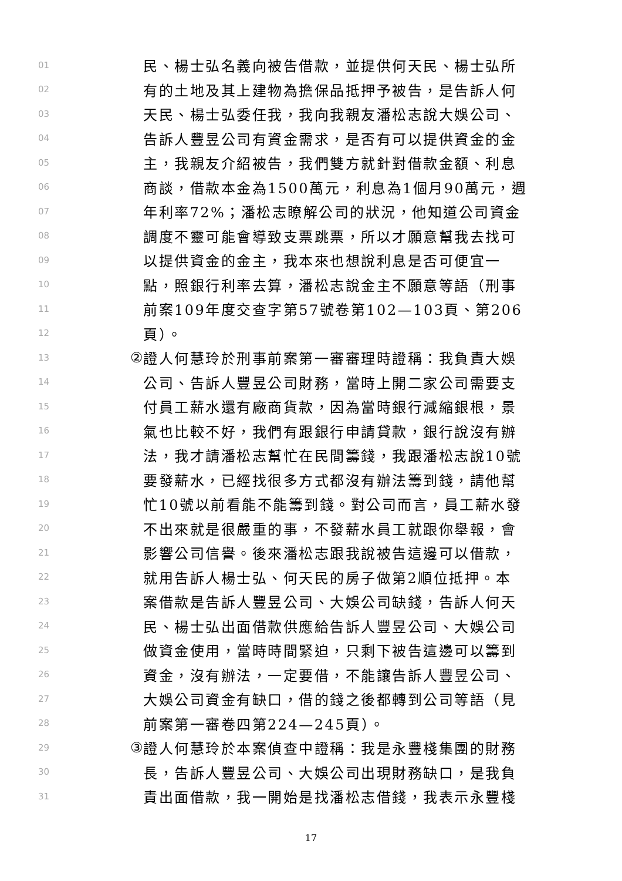01 民、楊士弘名義向被告借款，並提供何天民、楊士弘所
02 有的土地及其上建物為擔保品抵押予被告，是告訴人何
03 天民、楊士弘委任我，我向我親友潘松志說大娛公司、
04 告訴人豐昱公司有資金需求，是否有可以提供資金的金
05 主，我親友介紹被告，我們雙方就針對借款金額、利息
06 商談，借款本金為1500萬元，利息為1個月90萬元，週
07 年利率72%；潘松志瞭解公司的狀況，他知道公司資金
08 調度不靈可能會導致支票跳票，所以才願意幫我去找可
09 以提供資金的金主，我本來也想說利息是否可便宜一
10 點，照銀行利率去算，潘松志說金主不願意等語（刑事
11 前案109年度交查字第57號卷第102—103頁、第206
12 頁）。
13 ② 證人何慧玲於刑事前案第一審審理時證稱：我負責大娛
14 公司、告訴人豐昱公司財務，當時上開二家公司需要支
15 付員工薪水還有廠商貨款，因為當時銀行減縮銀根，景
16 氣也比較不好，我們有跟銀行申請貸款，銀行說沒有辦
17 法，我才請潘松志幫忙在民間籌錢，我跟潘松志說10號
18 要發薪水，已經找很多方式都沒有辦法籌到錢，請他幫
19 忙10號以前看能不能籌到錢。對公司而言，員工薪水發
20 不出來就是很嚴重的事，不發薪水員工就跟你舉報，會
21 影響公司信譽。後來潘松志跟我說被告這邊可以借款，
22 就用告訴人楊士弘、何天民的房子做第2順位抵押。本
23 案借款是告訴人豐昱公司、大娛公司缺錢，告訴人何天
24 民、楊士弘出面借款供應給告訴人豐昱公司、大娛公司
25 做資金使用，當時時間緊迫，只剩下被告這邊可以籌到
26 資金，沒有辦法，一定要借，不能讓告訴人豐昱公司、
27 大娛公司資金有缺口，借的錢之後都轉到公司等語（見
28 前案第一審卷四第224—245頁）。
29 ③ 證人何慧玲於本案偵查中證稱：我是永豐棧集團的財務
30 長，告訴人豐昱公司、大娛公司出現財務缺口，是我負
31 責出面借款，我一開始是找潘松志借錢，我表示永豐棧
17